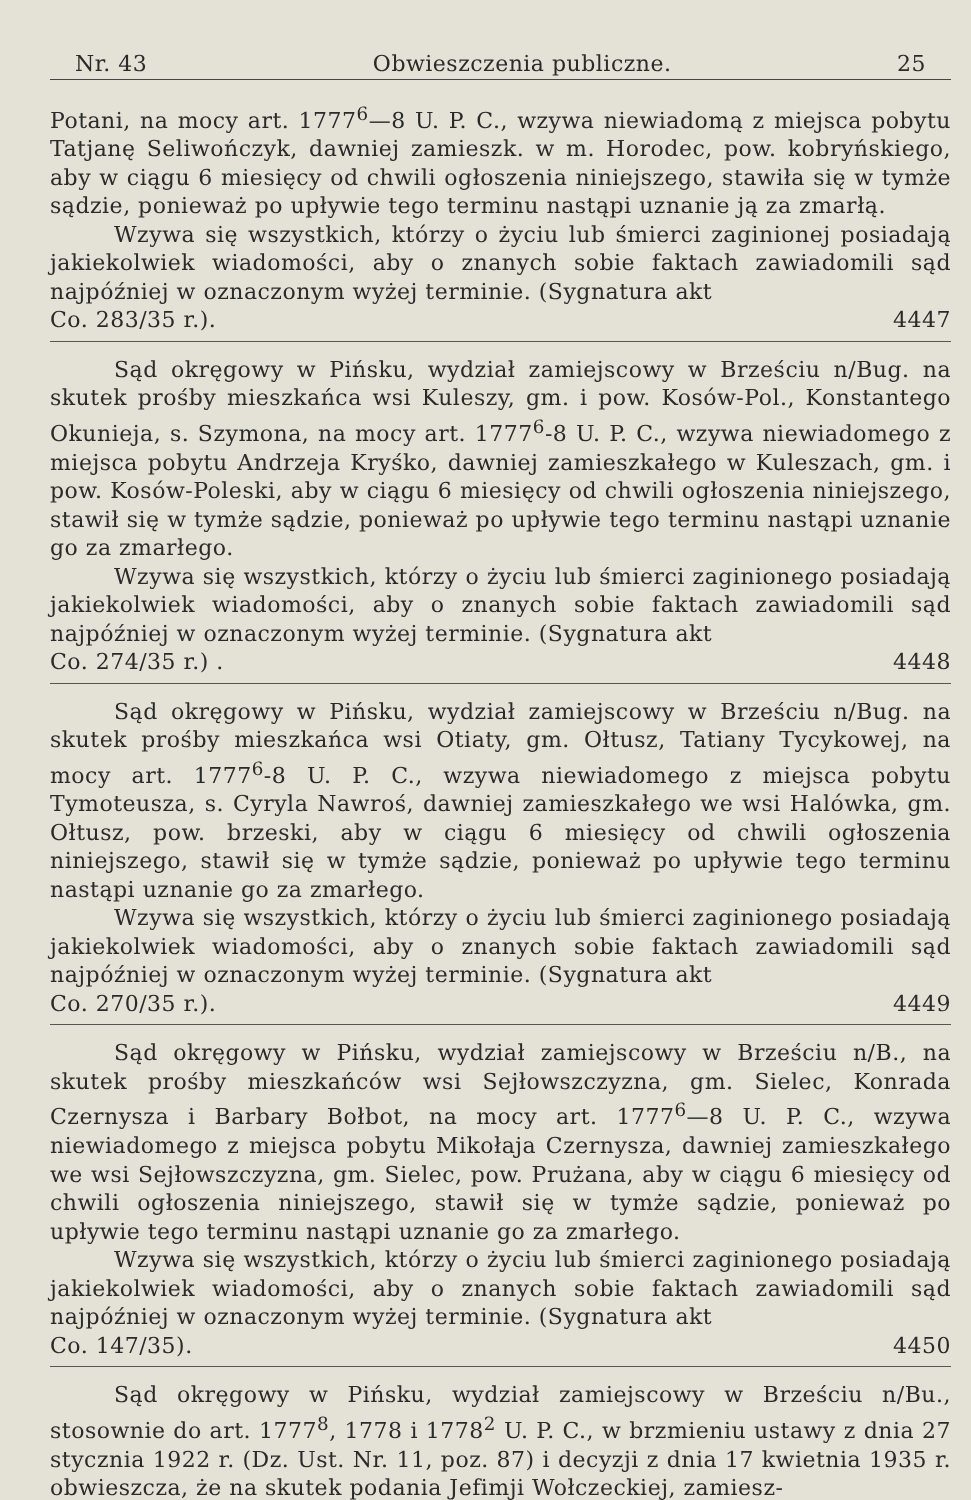Nr. 43 Obwieszczenia publiczne. 25
Potani, na mocy art. 1777<sup>6</sup>—8 U. P. C., wzywa niewiadomą z miejsca pobytu Tatjanę Seliwończyk, dawniej zamieszk. w m. Horodec, pow. kobryńskiego, aby w ciągu 6 miesięcy od chwili ogłoszenia niniejszego, stawiła się w tymże sądzie, ponieważ po upływie tego terminu nastąpi uznanie ją za zmarłą.
Wzywa się wszystkich, którzy o życiu lub śmierci zaginionej posiadają jakiekolwiek wiadomości, aby o znanych sobie faktach zawiadomili sąd najpóźniej w oznaczonym wyżej terminie. (Sygnatura akt
Co. 283/35 r.). 4447
Sąd okręgowy w Pińsku, wydział zamiejscowy w Brześciu n/Bug. na skutek prośby mieszkańca wsi Kuleszy, gm. i pow. Kosów-Pol., Konstantego Okunieja, s. Szymona, na mocy art. 1777<sup>6</sup>-8 U. P. C., wzywa niewiadomego z miejsca pobytu Andrzeja Kryśko, dawniej zamieszkałego w Kuleszach, gm. i pow. Kosów-Poleski, aby w ciągu 6 miesięcy od chwili ogłoszenia niniejszego, stawił się w tymże sądzie, ponieważ po upływie tego terminu nastąpi uznanie go za zmarłego.
Wzywa się wszystkich, którzy o życiu lub śmierci zaginionego posiadają jakiekolwiek wiadomości, aby o znanych sobie faktach zawiadomili sąd najpóźniej w oznaczonym wyżej terminie. (Sygnatura akt
Co. 274/35 r.) . 4448
Sąd okręgowy w Pińsku, wydział zamiejscowy w Brześciu n/Bug. na skutek prośby mieszkańca wsi Otiaty, gm. Ołtusz, Tatiany Tycykowej, na mocy art. 1777<sup>6</sup>-8 U. P. C., wzywa niewiadomego z miejsca pobytu Tymoteusza, s. Cyryla Nawroś, dawniej zamieszkałego we wsi Halówka, gm. Ołtusz, pow. brzeski, aby w ciągu 6 miesięcy od chwili ogłoszenia niniejszego, stawił się w tymże sądzie, ponieważ po upływie tego terminu nastąpi uznanie go za zmarłego.
Wzywa się wszystkich, którzy o życiu lub śmierci zaginionego posiadają jakiekolwiek wiadomości, aby o znanych sobie faktach zawiadomili sąd najpóźniej w oznaczonym wyżej terminie. (Sygnatura akt
Co. 270/35 r.). 4449
Sąd okręgowy w Pińsku, wydział zamiejscowy w Brześciu n/B., na skutek prośby mieszkańców wsi Sejłowszczyzna, gm. Sielec, Konrada Czernysza i Barbary Bołbot, na mocy art. 1777<sup>6</sup>—8 U. P. C., wzywa niewiadomego z miejsca pobytu Mikołaja Czernysza, dawniej zamieszkałego we wsi Sejłowszczyzna, gm. Sielec, pow. Prużana, aby w ciągu 6 miesięcy od chwili ogłoszenia niniejszego, stawił się w tymże sądzie, ponieważ po upływie tego terminu nastąpi uznanie go za zmarłego.
Wzywa się wszystkich, którzy o życiu lub śmierci zaginionego posiadają jakiekolwiek wiadomości, aby o znanych sobie faktach zawiadomili sąd najpóźniej w oznaczonym wyżej terminie. (Sygnatura akt
Co. 147/35). 4450
Sąd okręgowy w Pińsku, wydział zamiejscowy w Brześciu n/Bu., stosownie do art. 1777<sup>8</sup>, 1778 i 1778<sup>2</sup> U. P. C., w brzmieniu ustawy z dnia 27 stycznia 1922 r. (Dz. Ust. Nr. 11, poz. 87) i decyzji z dnia 17 kwietnia 1935 r. obwieszcza, że na skutek podania Jefimji Wołczeckiej, zamiesz-